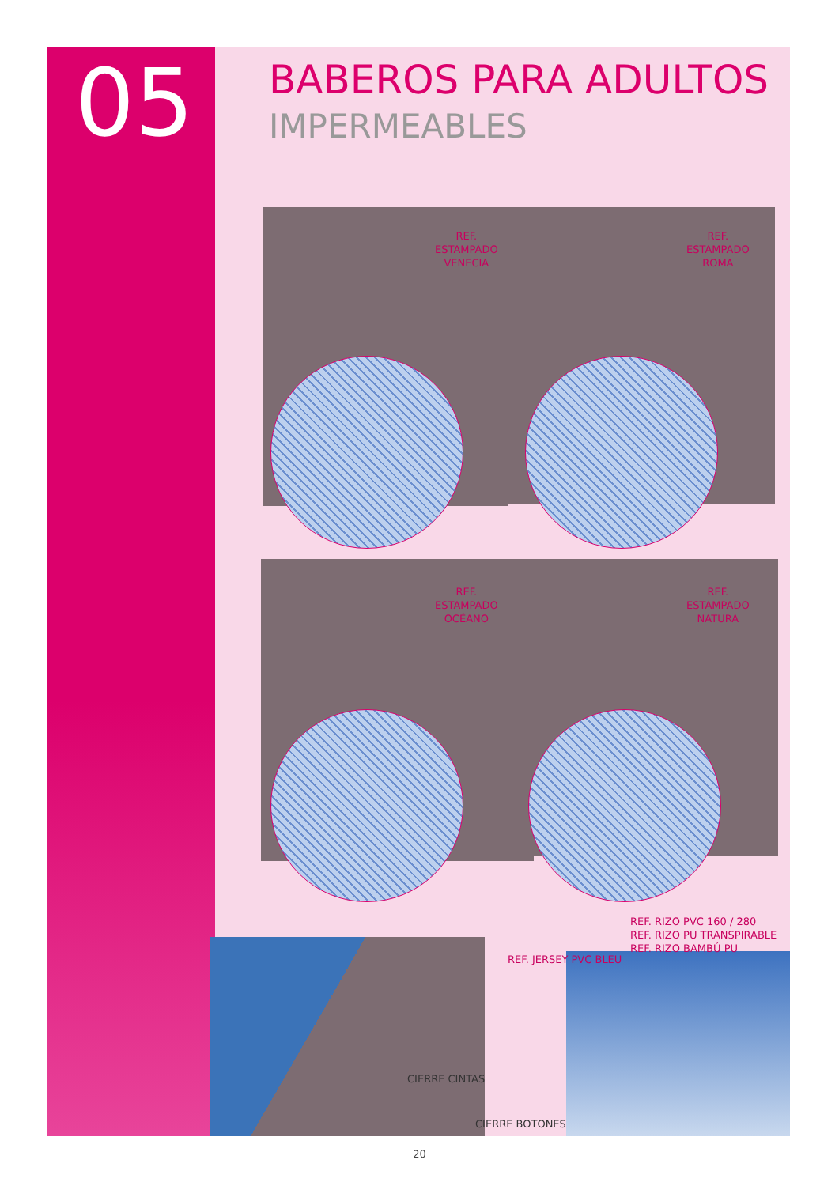05 BABEROS PARA ADULTOS
IMPERMEABLES
REF.
ESTAMPADO
VENECIA
REF.
ESTAMPADO
ROMA
REF.
ESTAMPADO
OCÉANO
REF.
ESTAMPADO
NATURA
REF. RIZO PVC 160 / 280
REF. RIZO PU TRANSPIRABLE
REF. RIZO BAMBÚ PU
REF. JERSEY PVC BLEU
CIERRE CINTAS
CIERRE BOTONES
20